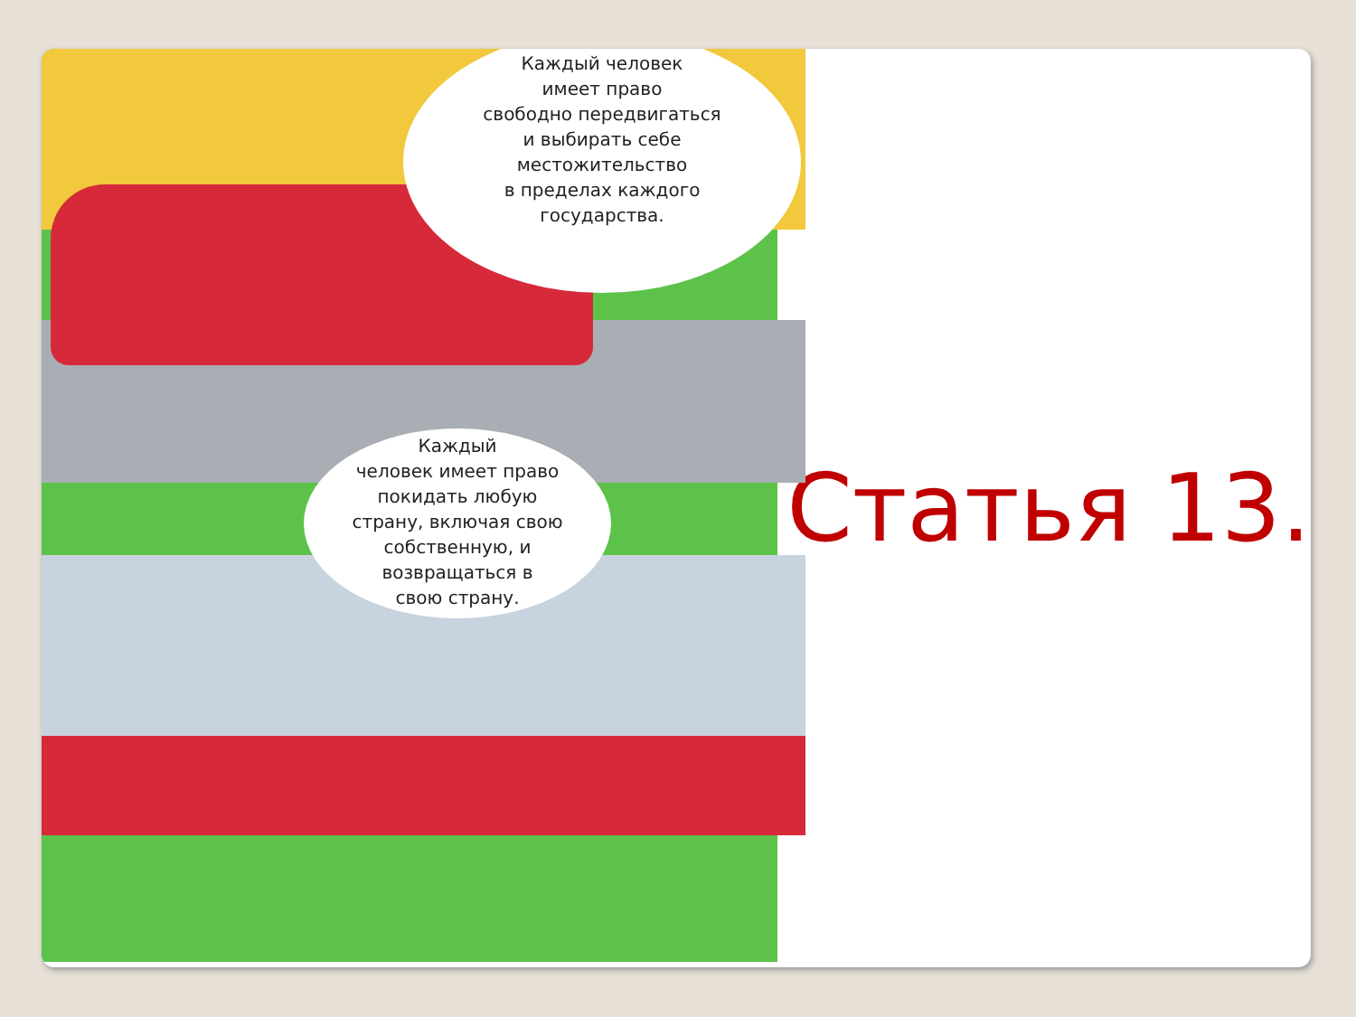Каждый человек
имеет право
свободно передвигаться
и выбирать себе
местожительство
в пределах каждого
государства.
Каждый
человек имеет право
покидать любую
страну, включая свою
собственную, и
возвращаться в
свою страну.
Статья 13.